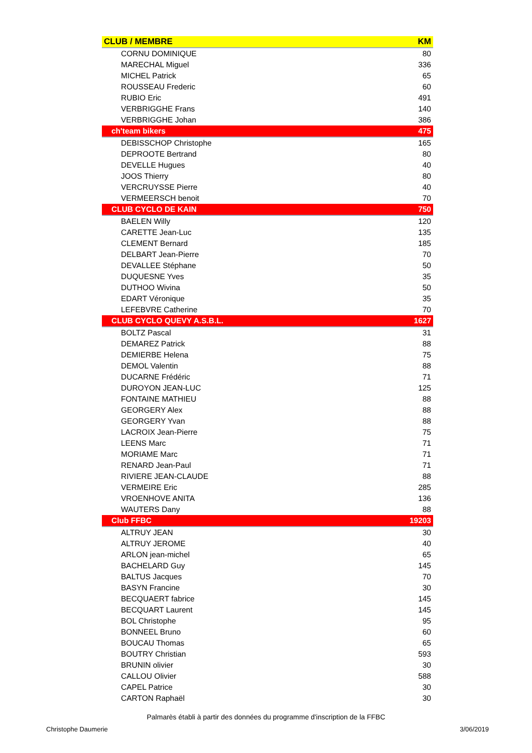| CLUB / MEMBRE | KM |
| --- | --- |
| CORNU DOMINIQUE | 80 |
| MARECHAL Miguel | 336 |
| MICHEL Patrick | 65 |
| ROUSSEAU Frederic | 60 |
| RUBIO Eric | 491 |
| VERBRIGGHE Frans | 140 |
| VERBRIGGHE Johan | 386 |
| ch'team bikers | 475 |
| DEBISSCHOP Christophe | 165 |
| DEPROOTE Bertrand | 80 |
| DEVELLE Hugues | 40 |
| JOOS Thierry | 80 |
| VERCRUYSSE Pierre | 40 |
| VERMEERSCH benoit | 70 |
| CLUB CYCLO DE KAIN | 750 |
| BAELEN Willy | 120 |
| CARETTE Jean-Luc | 135 |
| CLEMENT Bernard | 185 |
| DELBART Jean-Pierre | 70 |
| DEVALLEE Stéphane | 50 |
| DUQUESNE Yves | 35 |
| DUTHOO Wivina | 50 |
| EDART Véronique | 35 |
| LEFEBVRE Catherine | 70 |
| CLUB CYCLO QUEVY A.S.B.L. | 1627 |
| BOLTZ Pascal | 31 |
| DEMAREZ Patrick | 88 |
| DEMIERBE Helena | 75 |
| DEMOL Valentin | 88 |
| DUCARNE Frédéric | 71 |
| DUROYON JEAN-LUC | 125 |
| FONTAINE MATHIEU | 88 |
| GEORGERY Alex | 88 |
| GEORGERY Yvan | 88 |
| LACROIX Jean-Pierre | 75 |
| LEENS Marc | 71 |
| MORIAME Marc | 71 |
| RENARD Jean-Paul | 71 |
| RIVIERE JEAN-CLAUDE | 88 |
| VERMEIRE Eric | 285 |
| VROENHOVE ANITA | 136 |
| WAUTERS Dany | 88 |
| Club FFBC | 19203 |
| ALTRUY JEAN | 30 |
| ALTRUY JEROME | 40 |
| ARLON jean-michel | 65 |
| BACHELARD Guy | 145 |
| BALTUS Jacques | 70 |
| BASYN Francine | 30 |
| BECQUAERT fabrice | 145 |
| BECQUART Laurent | 145 |
| BOL Christophe | 95 |
| BONNEEL Bruno | 60 |
| BOUCAU Thomas | 65 |
| BOUTRY Christian | 593 |
| BRUNIN olivier | 30 |
| CALLOU Olivier | 588 |
| CAPEL Patrice | 30 |
| CARTON Raphaël | 30 |
Palmarès établi à partir des données du programme d'inscription de la FFBC
Christophe Daumerie 3/06/2019